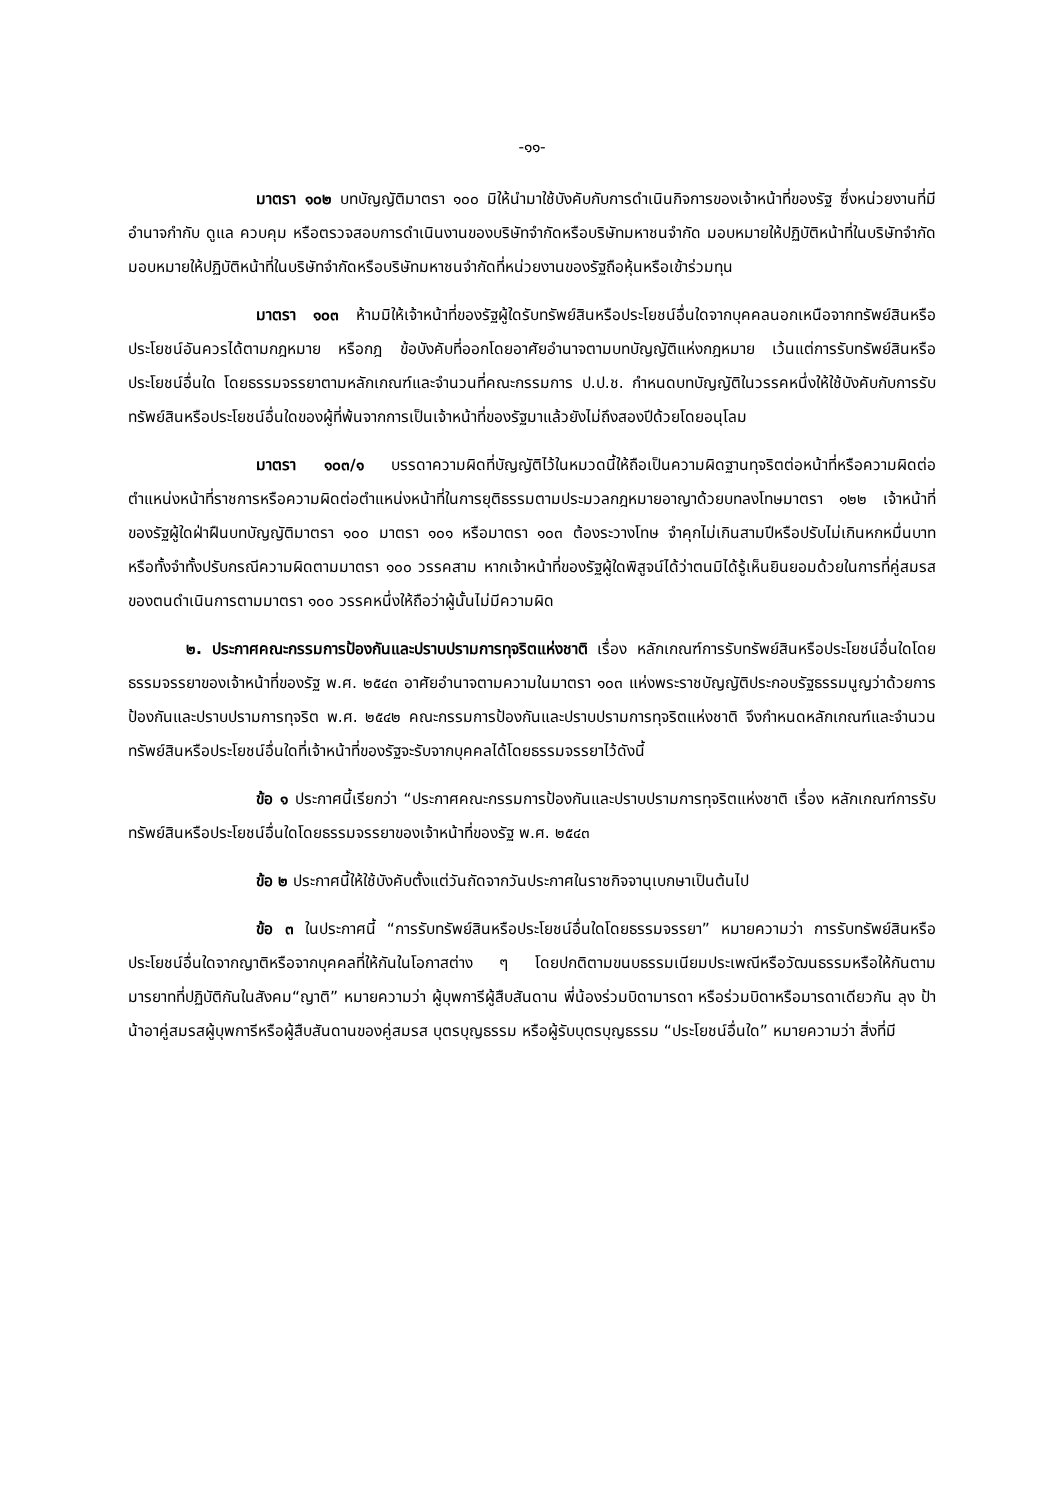-๑๑-
มาตรา ๑๐๒ บทบัญญัติมาตรา ๑๐๐ มิให้นำมาใช้บังคับกับการดำเนินกิจการของเจ้าหน้าที่ของรัฐ ซึ่งหน่วยงานที่มีอำนาจกำกับ ดูแล ควบคุม หรือตรวจสอบการดำเนินงานของบริษัทจำกัดหรือบริษัทมหาชนจำกัด มอบหมายให้ปฏิบัติหน้าที่ในบริษัทจำกัด มอบหมายให้ปฏิบัติหน้าที่ในบริษัทจำกัดหรือบริษัทมหาชนจำกัดที่หน่วยงานของรัฐถือหุ้นหรือเข้าร่วมทุน
มาตรา ๑๐๓ ห้ามมิให้เจ้าหน้าที่ของรัฐผู้ใดรับทรัพย์สินหรือประโยชน์อื่นใดจากบุคคลนอกเหนือจากทรัพย์สินหรือประโยชน์อันควรได้ตามกฎหมาย หรือกฎ ข้อบังคับที่ออกโดยอาศัยอำนาจตามบทบัญญัติแห่งกฎหมาย เว้นแต่การรับทรัพย์สินหรือประโยชน์อื่นใด โดยธรรมจรรยาตามหลักเกณฑ์และจำนวนที่คณะกรรมการ ป.ป.ช. กำหนดบทบัญญัติในวรรคหนึ่งให้ใช้บังคับกับการรับทรัพย์สินหรือประโยชน์อื่นใดของผู้ที่พ้นจากการเป็นเจ้าหน้าที่ของรัฐมาแล้วยังไม่ถึงสองปีด้วยโดยอนุโลม
มาตรา ๑๐๓/๑ บรรดาความผิดที่บัญญัติไว้ในหมวดนี้ให้ถือเป็นความผิดฐานทุจริตต่อหน้าที่หรือความผิดต่อตำแหน่งหน้าที่ราชการหรือความผิดต่อตำแหน่งหน้าที่ในการยุติธรรมตามประมวลกฎหมายอาญาด้วยบทลงโทษมาตรา ๑๒๒ เจ้าหน้าที่ของรัฐผู้ใดฝ่าฝืนบทบัญญัติมาตรา ๑๐๐ มาตรา ๑๐๑ หรือมาตรา ๑๐๓ ต้องระวางโทษ จำคุกไม่เกินสามปีหรือปรับไม่เกินหกหมื่นบาท หรือทั้งจำทั้งปรับกรณีความผิดตามมาตรา ๑๐๐ วรรคสาม หากเจ้าหน้าที่ของรัฐผู้ใดพิสูจน์ได้ว่าตนมิได้รู้เห็นยินยอมด้วยในการที่คู่สมรสของตนดำเนินการตามมาตรา ๑๐๐ วรรคหนึ่งให้ถือว่าผู้นั้นไม่มีความผิด
๒. ประกาศคณะกรรมการป้องกันและปราบปรามการทุจริตแห่งชาติ เรื่อง หลักเกณฑ์การรับทรัพย์สินหรือประโยชน์อื่นใดโดยธรรมจรรยาของเจ้าหน้าที่ของรัฐ พ.ศ. ๒๕๔๓ อาศัยอำนาจตามความในมาตรา ๑๐๓ แห่งพระราชบัญญัติประกอบรัฐธรรมนูญว่าด้วยการป้องกันและปราบปรามการทุจริต พ.ศ. ๒๕๔๒ คณะกรรมการป้องกันและปราบปรามการทุจริตแห่งชาติ จึงกำหนดหลักเกณฑ์และจำนวนทรัพย์สินหรือประโยชน์อื่นใดที่เจ้าหน้าที่ของรัฐจะรับจากบุคคลได้โดยธรรมจรรยาไว้ดังนี้
ข้อ ๑ ประกาศนี้เรียกว่า “ประกาศคณะกรรมการป้องกันและปราบปรามการทุจริตแห่งชาติ เรื่อง หลักเกณฑ์การรับทรัพย์สินหรือประโยชน์อื่นใดโดยธรรมจรรยาของเจ้าหน้าที่ของรัฐ พ.ศ. ๒๕๔๓
ข้อ ๒ ประกาศนี้ให้ใช้บังคับตั้งแต่วันถัดจากวันประกาศในราชกิจจานุเบกษาเป็นต้นไป
ข้อ ๓ ในประกาศนี้ “การรับทรัพย์สินหรือประโยชน์อื่นใดโดยธรรมจรรยา” หมายความว่า การรับทรัพย์สินหรือประโยชน์อื่นใดจากญาติหรือจากบุคคลที่ให้กันในโอกาสต่าง ๆ โดยปกติตามขนบธรรมเนียมประเพณีหรือวัฒนธรรมหรือให้กันตามมารยาทที่ปฏิบัติกันในสังคม“ญาติ” หมายความว่า ผู้บุพการีผู้สืบสันดาน พี่น้องร่วมบิดามารดา หรือร่วมบิดาหรือมารดาเดียวกัน ลุง ป้า น้าอาคู่สมรสผู้บุพการีหรือผู้สืบสันดานของคู่สมรส บุตรบุญธรรม หรือผู้รับบุตรบุญธรรม “ประโยชน์อื่นใด” หมายความว่า สิ่งที่มี